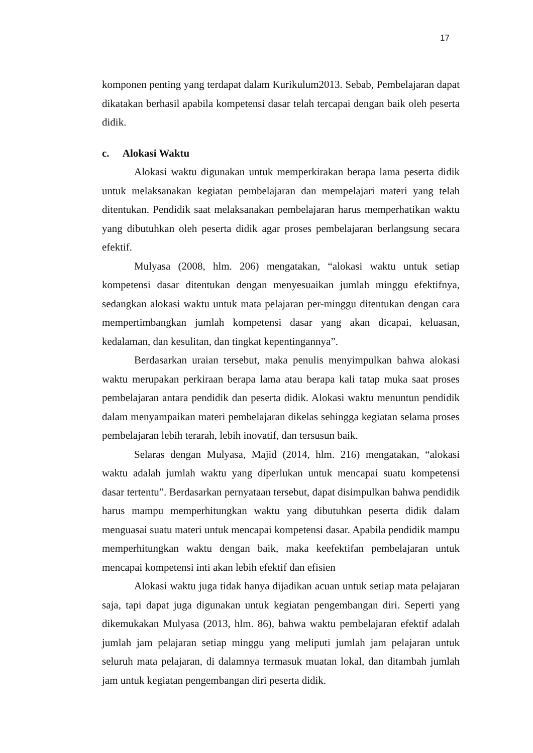17
komponen penting yang terdapat dalam Kurikulum2013. Sebab, Pembelajaran dapat dikatakan berhasil apabila kompetensi dasar telah tercapai dengan baik oleh peserta didik.
c. Alokasi Waktu
Alokasi waktu digunakan untuk memperkirakan berapa lama peserta didik untuk melaksanakan kegiatan pembelajaran dan mempelajari materi yang telah ditentukan. Pendidik saat melaksanakan pembelajaran harus memperhatikan waktu yang dibutuhkan oleh peserta didik agar proses pembelajaran berlangsung secara efektif.
Mulyasa (2008, hlm. 206) mengatakan, “alokasi waktu untuk setiap kompetensi dasar ditentukan dengan menyesuaikan jumlah minggu efektifnya, sedangkan alokasi waktu untuk mata pelajaran per-minggu ditentukan dengan cara mempertimbangkan jumlah kompetensi dasar yang akan dicapai, keluasan, kedalaman, dan kesulitan, dan tingkat kepentingannya”.
Berdasarkan uraian tersebut, maka penulis menyimpulkan bahwa alokasi waktu merupakan perkiraan berapa lama atau berapa kali tatap muka saat proses pembelajaran antara pendidik dan peserta didik. Alokasi waktu menuntun pendidik dalam menyampaikan materi pembelajaran dikelas sehingga kegiatan selama proses pembelajaran lebih terarah, lebih inovatif, dan tersusun baik.
Selaras dengan Mulyasa, Majid (2014, hlm. 216) mengatakan, “alokasi waktu adalah jumlah waktu yang diperlukan untuk mencapai suatu kompetensi dasar tertentu”. Berdasarkan pernyataan tersebut, dapat disimpulkan bahwa pendidik harus mampu memperhitungkan waktu yang dibutuhkan peserta didik dalam menguasai suatu materi untuk mencapai kompetensi dasar. Apabila pendidik mampu memperhitungkan waktu dengan baik, maka keefektifan pembelajaran untuk mencapai kompetensi inti akan lebih efektif dan efisien
Alokasi waktu juga tidak hanya dijadikan acuan untuk setiap mata pelajaran saja, tapi dapat juga digunakan untuk kegiatan pengembangan diri. Seperti yang dikemukakan Mulyasa (2013, hlm. 86), bahwa waktu pembelajaran efektif adalah jumlah jam pelajaran setiap minggu yang meliputi jumlah jam pelajaran untuk seluruh mata pelajaran, di dalamnya termasuk muatan lokal, dan ditambah jumlah jam untuk kegiatan pengembangan diri peserta didik.